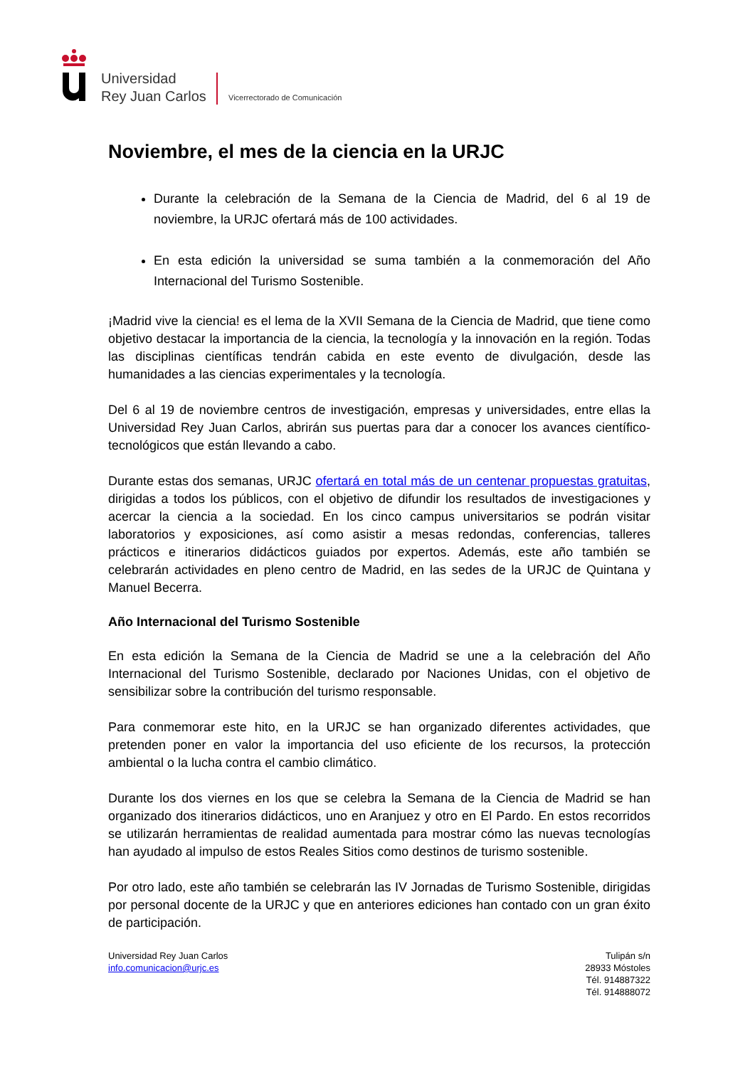Universidad
Rey Juan Carlos
Vicerrectorado de Comunicación
Noviembre, el mes de la ciencia en la URJC
Durante la celebración de la Semana de la Ciencia de Madrid, del 6 al 19 de noviembre, la URJC ofertará más de 100 actividades.
En esta edición la universidad se suma también a la conmemoración del Año Internacional del Turismo Sostenible.
¡Madrid vive la ciencia! es el lema de la XVII Semana de la Ciencia de Madrid, que tiene como objetivo destacar la importancia de la ciencia, la tecnología y la innovación en la región. Todas las disciplinas científicas tendrán cabida en este evento de divulgación, desde las humanidades a las ciencias experimentales y la tecnología.
Del 6 al 19 de noviembre centros de investigación, empresas y universidades, entre ellas la Universidad Rey Juan Carlos, abrirán sus puertas para dar a conocer los avances científico-tecnológicos que están llevando a cabo.
Durante estas dos semanas, URJC ofertará en total más de un centenar propuestas gratuitas, dirigidas a todos los públicos, con el objetivo de difundir los resultados de investigaciones y acercar la ciencia a la sociedad. En los cinco campus universitarios se podrán visitar laboratorios y exposiciones, así como asistir a mesas redondas, conferencias, talleres prácticos e itinerarios didácticos guiados por expertos. Además, este año también se celebrarán actividades en pleno centro de Madrid, en las sedes de la URJC de Quintana y Manuel Becerra.
Año Internacional del Turismo Sostenible
En esta edición la Semana de la Ciencia de Madrid se une a la celebración del Año Internacional del Turismo Sostenible, declarado por Naciones Unidas, con el objetivo de sensibilizar sobre la contribución del turismo responsable.
Para conmemorar este hito, en la URJC se han organizado diferentes actividades, que pretenden poner en valor la importancia del uso eficiente de los recursos, la protección ambiental o la lucha contra el cambio climático.
Durante los dos viernes en los que se celebra la Semana de la Ciencia de Madrid se han organizado dos itinerarios didácticos, uno en Aranjuez y otro en El Pardo. En estos recorridos se utilizarán herramientas de realidad aumentada para mostrar cómo las nuevas tecnologías han ayudado al impulso de estos Reales Sitios como destinos de turismo sostenible.
Por otro lado, este año también se celebrarán las IV Jornadas de Turismo Sostenible, dirigidas por personal docente de la URJC y que en anteriores ediciones han contado con un gran éxito de participación.
Universidad Rey Juan Carlos
info.comunicacion@urjc.es
Tulipán s/n
28933 Móstoles
Tél. 914887322
Tél. 914888072